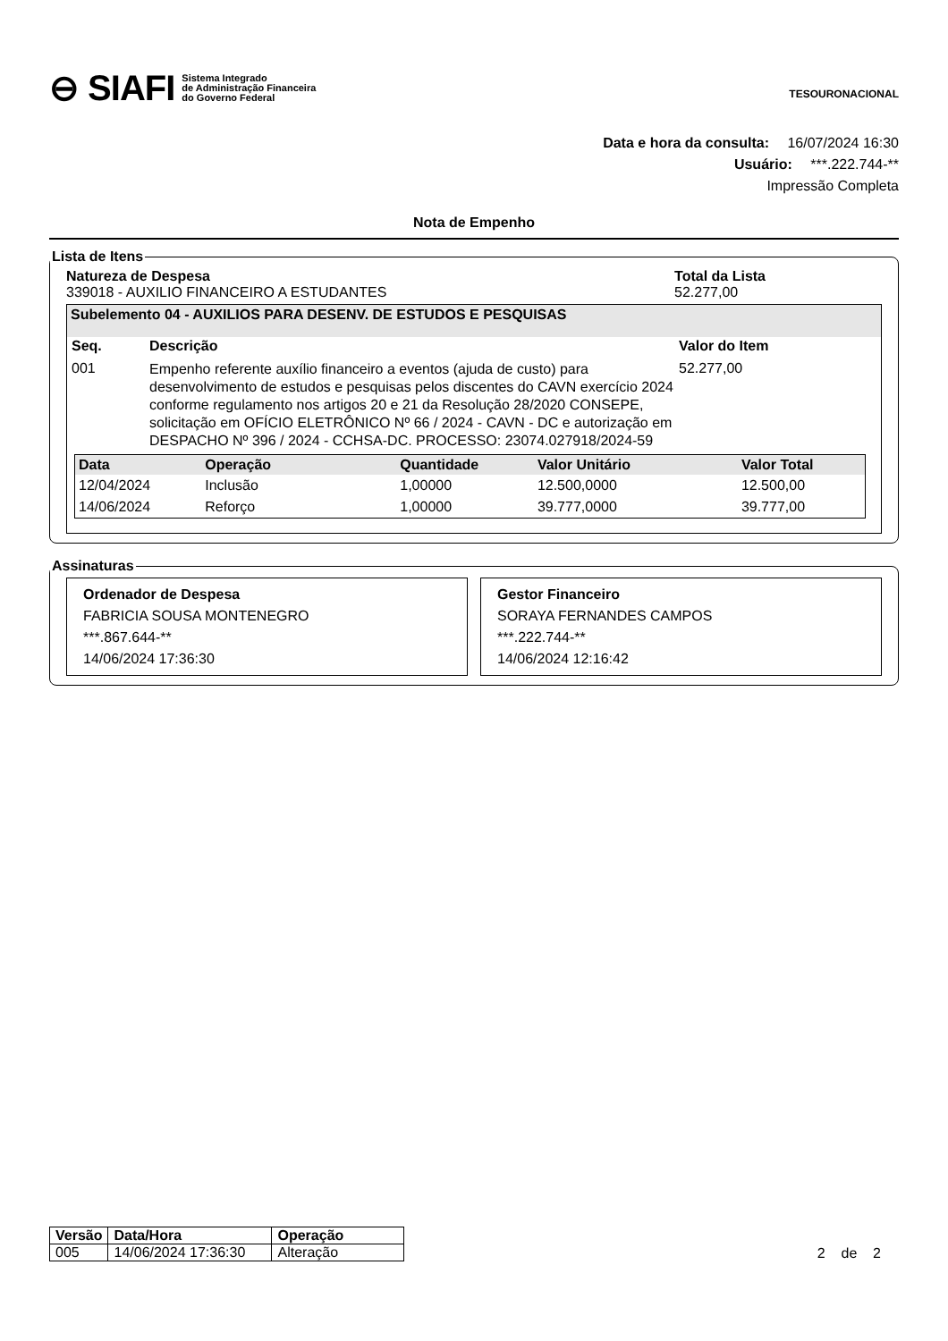⊖ SIAFI Sistema Integrado
de Administração Financeira
do Governo Federal
TESOURONACIONAL
Data e hora da consulta: 16/07/2024 16:30
Usuário: ***.222.744-**
Impressão Completa
Nota de Empenho
Lista de Itens
Natureza de Despesa
339018 - AUXILIO FINANCEIRO A ESTUDANTES
Total da Lista
52.277,00
Subelemento 04 - AUXILIOS PARA DESENV. DE ESTUDOS E PESQUISAS
| Seq. | Descrição | Valor do Item |
| --- | --- | --- |
| 001 | Empenho referente auxílio financeiro a eventos (ajuda de custo) para desenvolvimento de estudos e pesquisas pelos discentes do CAVN exercício 2024 conforme regulamento nos artigos 20 e 21 da Resolução 28/2020 CONSEPE, solicitação em OFÍCIO ELETRÔNICO Nº 66 / 2024 - CAVN - DC e autorização em DESPACHO Nº 396 / 2024 - CCHSA-DC. PROCESSO: 23074.027918/2024-59 | 52.277,00 |
| Data | Operação | Quantidade | Valor Unitário | Valor Total |
| --- | --- | --- | --- | --- |
| 12/04/2024 | Inclusão | 1,00000 | 12.500,0000 | 12.500,00 |
| 14/06/2024 | Reforço | 1,00000 | 39.777,0000 | 39.777,00 |
Assinaturas
Ordenador de Despesa
FABRICIA SOUSA MONTENEGRO
***.867.644-**
14/06/2024 17:36:30
Gestor Financeiro
SORAYA FERNANDES CAMPOS
***.222.744-**
14/06/2024 12:16:42
| Versão | Data/Hora | Operação |
| --- | --- | --- |
| 005 | 14/06/2024 17:36:30 | Alteração |
2 de 2